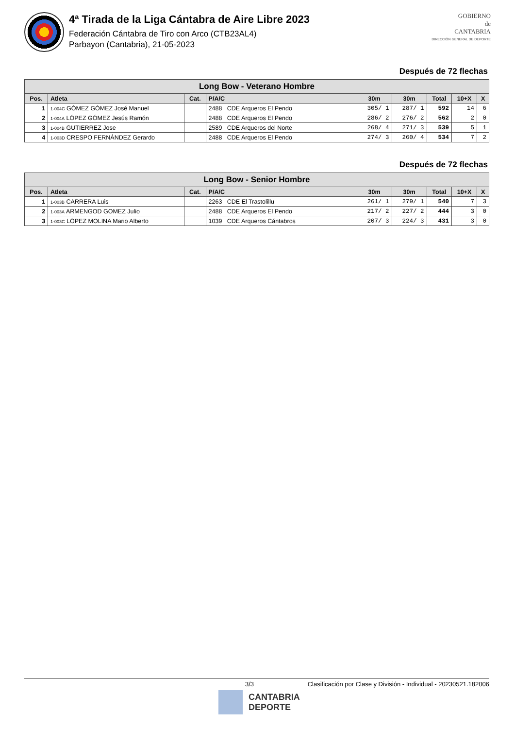4ª Tirada de la Liga Cántabra de Aire Libre 2023
Federación Cántabra de Tiro con Arco (CTB23AL4)
Parbayon (Cantabria), 21-05-2023
GOBIERNO
de
CANTABRIA
DIRECCIÓN GENERAL DE DEPORTE
Después de 72 flechas
| Long Bow - Veterano Hombre | | | | | | | | |
| --- | --- | --- | --- | --- | --- | --- | --- | --- |
| Pos. | Atleta | Cat. | P/A/C | 30m | 30m | Total | 10+X | X |
| 1 | 1-004C GÓMEZ GÓMEZ José Manuel | | 2488 CDE Arqueros El Pendo | 305/ 1 | 287/ 1 | 592 | 14 | 6 |
| 2 | 1-004A LÓPEZ GÓMEZ Jesús Ramón | | 2488 CDE Arqueros El Pendo | 286/ 2 | 276/ 2 | 562 | 2 | 0 |
| 3 | 1-004B GUTIERREZ Jose | | 2589 CDE Arqueros del Norte | 268/ 4 | 271/ 3 | 539 | 5 | 1 |
| 4 | 1-003D CRESPO FERNÁNDEZ Gerardo | | 2488 CDE Arqueros El Pendo | 274/ 3 | 260/ 4 | 534 | 7 | 2 |
Después de 72 flechas
| Long Bow - Senior Hombre | | | | | | | | |
| --- | --- | --- | --- | --- | --- | --- | --- | --- |
| Pos. | Atleta | Cat. | P/A/C | 30m | 30m | Total | 10+X | X |
| 1 | 1-003B CARRERA Luis | | 2263 CDE El Trastolillu | 261/ 1 | 279/ 1 | 540 | 7 | 3 |
| 2 | 1-003A ARMENGOD GOMEZ Julio | | 2488 CDE Arqueros El Pendo | 217/ 2 | 227/ 2 | 444 | 3 | 0 |
| 3 | 1-003C LÓPEZ MOLINA Mario Alberto | | 1039 CDE Arqueros Cántabros | 207/ 3 | 224/ 3 | 431 | 3 | 0 |
3/3 Clasificación por Clase y División - Individual - 20230521.182006
CANTABRIA
DEPORTE